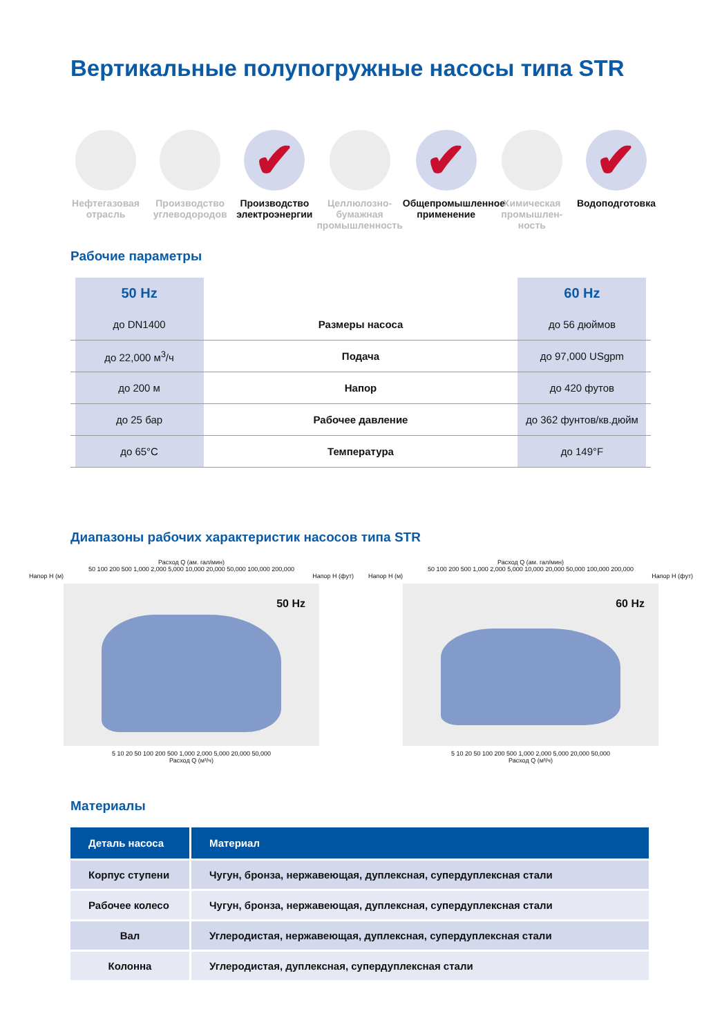Вертикальные полупогружные насосы типа STR
Нефтегазовая отрасль
Производство углеводородов
✔
Производство электроэнергии
Целлюлозно-бумажная промышленность
✔
Общепромышленное применение
Химическая промышлен-ность
✔
Водоподготовка
Рабочие параметры
| | 50 Hz | | 60 Hz | |
| | до DN1400 | Размеры насоса | до 56 дюймов | |
| | до 22,000 м<sup>3</sup>/ч | Подача | до 97,000 USgpm | |
| | до 200 м | Напор | до 420 футов | |
| | до 25 бар | Рабочее давление | до 362 фунтов/кв.дюйм | |
| | до 65°C | Температура | до 149°F | |
Диапазоны рабочих характеристик насосов типа STR
Расход Q (ам. гал/мин)
50 100 200 500 1,000 2,000 5,000 10,000 20,000 50,000 100,000 200,000
Напор H (м) Напор H (фут)
50 Hz
5 10 20 50 100 200 500 1,000 2,000 5,000 20,000 50,000
Расход Q (м³/ч)
Расход Q (ам. гал/мин)
50 100 200 500 1,000 2,000 5,000 10,000 20,000 50,000 100,000 200,000
Напор H (м) Напор H (фут)
60 Hz
5 10 20 50 100 200 500 1,000 2,000 5,000 20,000 50,000
Расход Q (м³/ч)
Материалы
| Деталь насоса | Материал |
| --- | --- |
| Корпус ступени | Чугун, бронза, нержавеющая, дуплексная, супердуплексная стали |
| Рабочее колесо | Чугун, бронза, нержавеющая, дуплексная, супердуплексная стали |
| Вал | Углеродистая, нержавеющая, дуплексная, супердуплексная стали |
| Колонна | Углеродистая, дуплексная, супердуплексная стали |